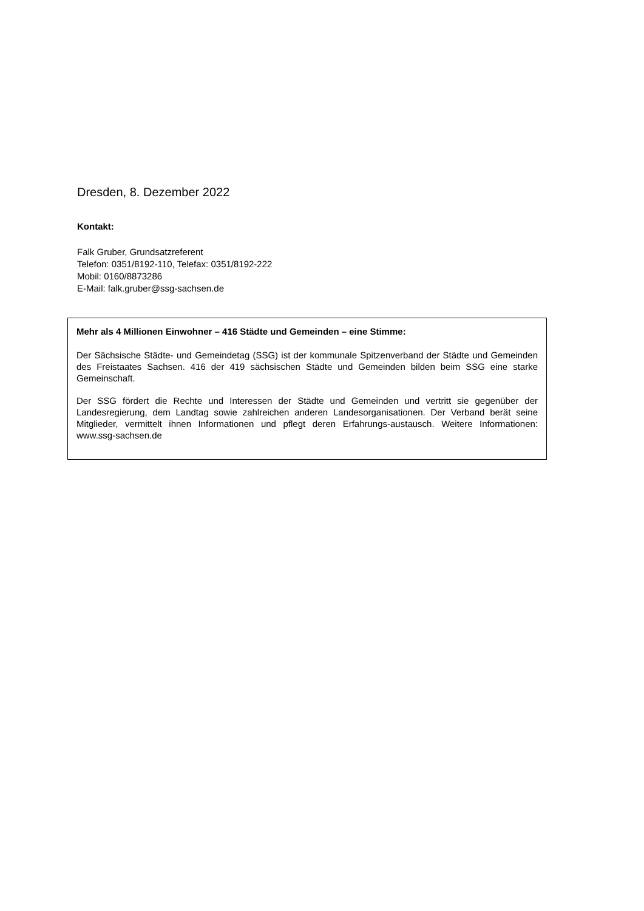Dresden, 8. Dezember 2022
Kontakt:
Falk Gruber, Grundsatzreferent
Telefon: 0351/8192-110, Telefax: 0351/8192-222
Mobil: 0160/8873286
E-Mail: falk.gruber@ssg-sachsen.de
Mehr als 4 Millionen Einwohner – 416 Städte und Gemeinden – eine Stimme:
Der Sächsische Städte- und Gemeindetag (SSG) ist der kommunale Spitzenverband der Städte und Gemeinden des Freistaates Sachsen. 416 der 419 sächsischen Städte und Gemeinden bilden beim SSG eine starke Gemeinschaft.
Der SSG fördert die Rechte und Interessen der Städte und Gemeinden und vertritt sie gegenüber der Landesregierung, dem Landtag sowie zahlreichen anderen Landesorganisationen. Der Verband berät seine Mitglieder, vermittelt ihnen Informationen und pflegt deren Erfahrungs-austausch. Weitere Informationen: www.ssg-sachsen.de